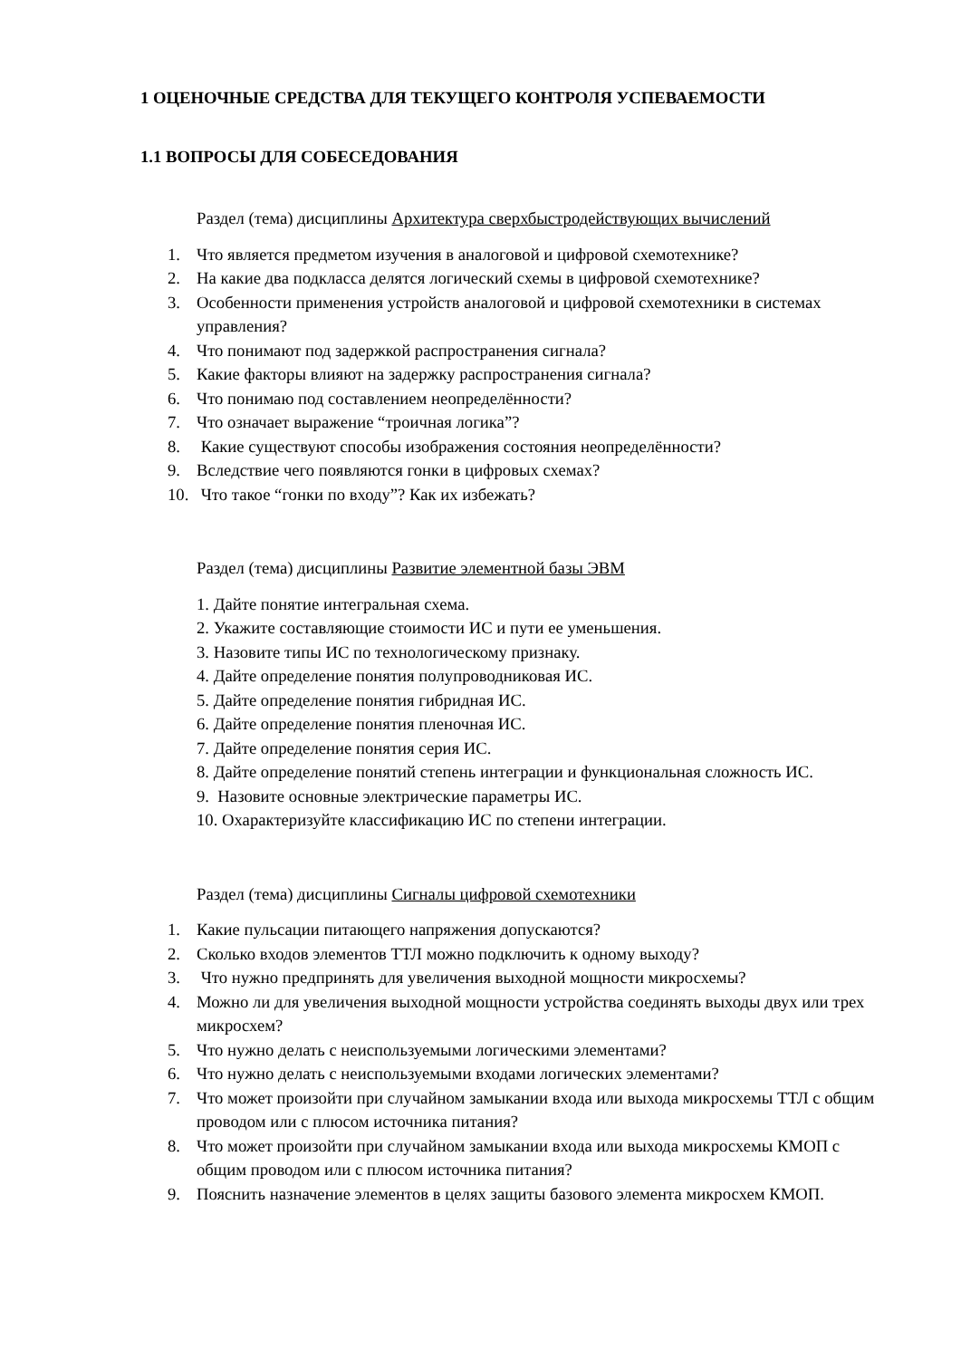1 ОЦЕНОЧНЫЕ СРЕДСТВА ДЛЯ ТЕКУЩЕГО КОНТРОЛЯ УСПЕВАЕМОСТИ
1.1 ВОПРОСЫ ДЛЯ СОБЕСЕДОВАНИЯ
Раздел (тема) дисциплины Архитектура сверхбыстродействующих вычислений
1. Что является предметом изучения в аналоговой и цифровой схемотехнике?
2. На какие два подкласса делятся логический схемы в цифровой схемотехнике?
3. Особенности применения устройств аналоговой и цифровой схемотехники в системах управления?
4. Что понимают под задержкой распространения сигнала?
5. Какие факторы влияют на задержку распространения сигнала?
6. Что понимаю под составлением неопределённости?
7. Что означает выражение “троичная логика”?
8. Какие существуют способы изображения состояния неопределённости?
9. Вследствие чего появляются гонки в цифровых схемах?
10. Что такое “гонки по входу”? Как их избежать?
Раздел (тема) дисциплины Развитие элементной базы ЭВМ
1. Дайте понятие интегральная схема.
2. Укажите составляющие стоимости ИС и пути ее уменьшения.
3. Назовите типы ИС по технологическому признаку.
4. Дайте определение понятия полупроводниковая ИС.
5. Дайте определение понятия гибридная ИС.
6. Дайте определение понятия пленочная ИС.
7. Дайте определение понятия серия ИС.
8. Дайте определение понятий степень интеграции и функциональная сложность ИС.
9. Назовите основные электрические параметры ИС.
10. Охарактеризуйте классификацию ИС по степени интеграции.
Раздел (тема) дисциплины Сигналы цифровой схемотехники
1. Какие пульсации питающего напряжения допускаются?
2. Сколько входов элементов ТТЛ можно подключить к одному выходу?
3. Что нужно предпринять для увеличения выходной мощности микросхемы?
4. Можно ли для увеличения выходной мощности устройства соединять выходы двух или трех микросхем?
5. Что нужно делать с неиспользуемыми логическими элементами?
6. Что нужно делать с неиспользуемыми входами логических элементами?
7. Что может произойти при случайном замыкании входа или выхода микросхемы ТТЛ с общим проводом или с плюсом источника питания?
8. Что может произойти при случайном замыкании входа или выхода микросхемы КМОП с общим проводом или с плюсом источника питания?
9. Пояснить назначение элементов в целях защиты базового элемента микросхем КМОП.